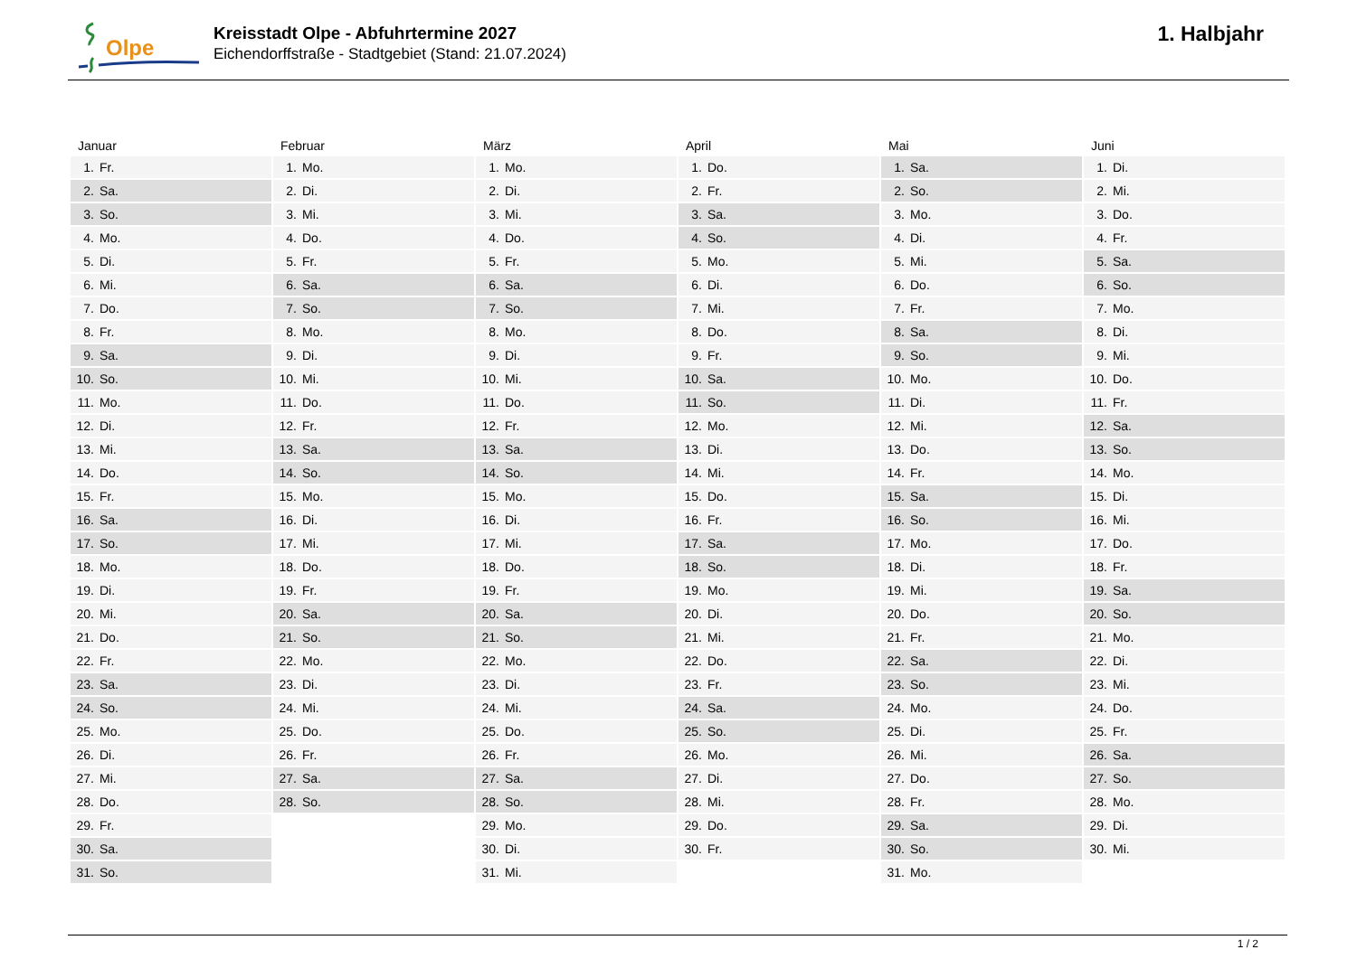Olpe
Kreisstadt Olpe - Abfuhrtermine 2027
Eichendorffstraße - Stadtgebiet (Stand: 21.07.2024)
1. Halbjahr
| Januar | Februar | März | April | Mai | Juni |
| --- | --- | --- | --- | --- | --- |
| 1. Fr. | 1. Mo. | 1. Mo. | 1. Do. | 1. Sa. | 1. Di. |
| 2. Sa. | 2. Di. | 2. Di. | 2. Fr. | 2. So. | 2. Mi. |
| 3. So. | 3. Mi. | 3. Mi. | 3. Sa. | 3. Mo. | 3. Do. |
| 4. Mo. | 4. Do. | 4. Do. | 4. So. | 4. Di. | 4. Fr. |
| 5. Di. | 5. Fr. | 5. Fr. | 5. Mo. | 5. Mi. | 5. Sa. |
| 6. Mi. | 6. Sa. | 6. Sa. | 6. Di. | 6. Do. | 6. So. |
| 7. Do. | 7. So. | 7. So. | 7. Mi. | 7. Fr. | 7. Mo. |
| 8. Fr. | 8. Mo. | 8. Mo. | 8. Do. | 8. Sa. | 8. Di. |
| 9. Sa. | 9. Di. | 9. Di. | 9. Fr. | 9. So. | 9. Mi. |
| 10. So. | 10. Mi. | 10. Mi. | 10. Sa. | 10. Mo. | 10. Do. |
| 11. Mo. | 11. Do. | 11. Do. | 11. So. | 11. Di. | 11. Fr. |
| 12. Di. | 12. Fr. | 12. Fr. | 12. Mo. | 12. Mi. | 12. Sa. |
| 13. Mi. | 13. Sa. | 13. Sa. | 13. Di. | 13. Do. | 13. So. |
| 14. Do. | 14. So. | 14. So. | 14. Mi. | 14. Fr. | 14. Mo. |
| 15. Fr. | 15. Mo. | 15. Mo. | 15. Do. | 15. Sa. | 15. Di. |
| 16. Sa. | 16. Di. | 16. Di. | 16. Fr. | 16. So. | 16. Mi. |
| 17. So. | 17. Mi. | 17. Mi. | 17. Sa. | 17. Mo. | 17. Do. |
| 18. Mo. | 18. Do. | 18. Do. | 18. So. | 18. Di. | 18. Fr. |
| 19. Di. | 19. Fr. | 19. Fr. | 19. Mo. | 19. Mi. | 19. Sa. |
| 20. Mi. | 20. Sa. | 20. Sa. | 20. Di. | 20. Do. | 20. So. |
| 21. Do. | 21. So. | 21. So. | 21. Mi. | 21. Fr. | 21. Mo. |
| 22. Fr. | 22. Mo. | 22. Mo. | 22. Do. | 22. Sa. | 22. Di. |
| 23. Sa. | 23. Di. | 23. Di. | 23. Fr. | 23. So. | 23. Mi. |
| 24. So. | 24. Mi. | 24. Mi. | 24. Sa. | 24. Mo. | 24. Do. |
| 25. Mo. | 25. Do. | 25. Do. | 25. So. | 25. Di. | 25. Fr. |
| 26. Di. | 26. Fr. | 26. Fr. | 26. Mo. | 26. Mi. | 26. Sa. |
| 27. Mi. | 27. Sa. | 27. Sa. | 27. Di. | 27. Do. | 27. So. |
| 28. Do. | 28. So. | 28. So. | 28. Mi. | 28. Fr. | 28. Mo. |
| 29. Fr. | | 29. Mo. | 29. Do. | 29. Sa. | 29. Di. |
| 30. Sa. | | 30. Di. | 30. Fr. | 30. So. | 30. Mi. |
| 31. So. | | 31. Mi. | | 31. Mo. | |
1 / 2